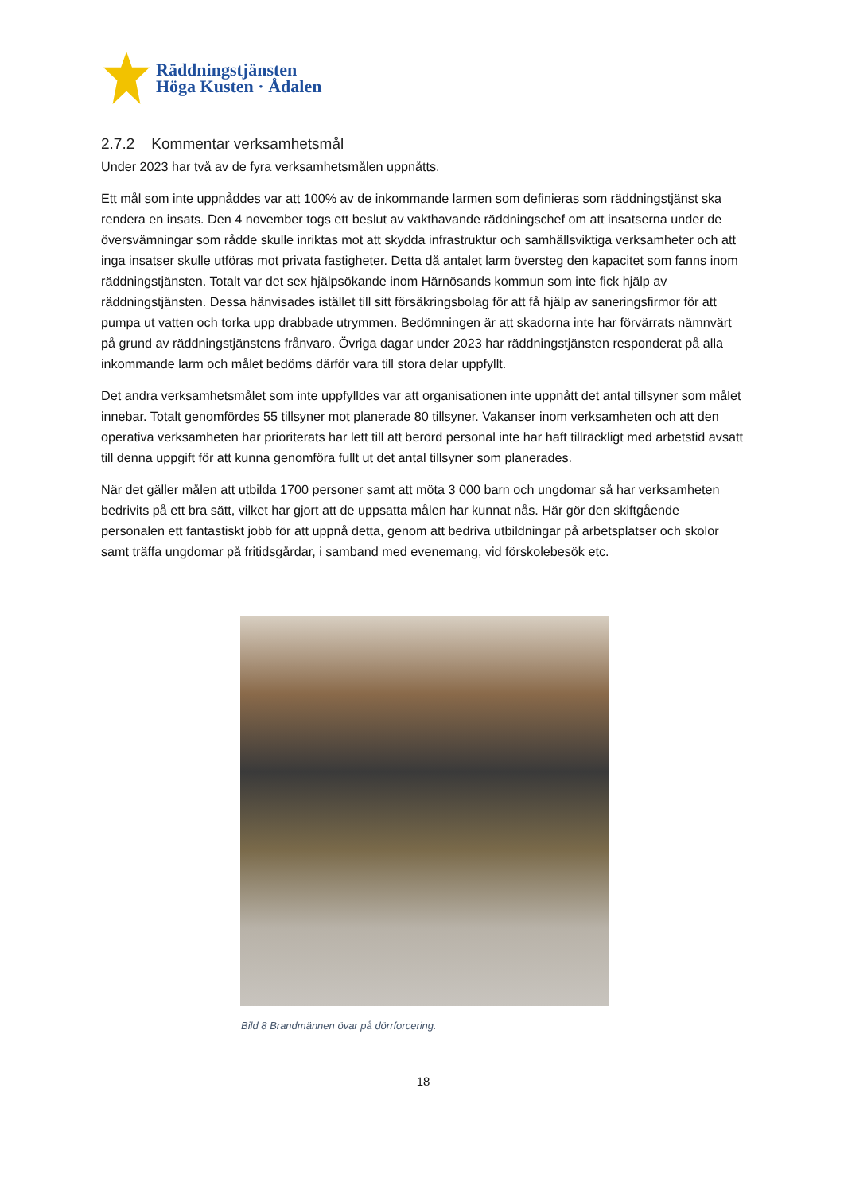Räddningstjänsten
Höga Kusten · Ådalen
2.7.2 Kommentar verksamhetsmål
Under 2023 har två av de fyra verksamhetsmålen uppnåtts.
Ett mål som inte uppnåddes var att 100% av de inkommande larmen som definieras som räddningstjänst ska rendera en insats. Den 4 november togs ett beslut av vakthavande räddningschef om att insatserna under de översvämningar som rådde skulle inriktas mot att skydda infrastruktur och samhällsviktiga verksamheter och att inga insatser skulle utföras mot privata fastigheter. Detta då antalet larm översteg den kapacitet som fanns inom räddningstjänsten. Totalt var det sex hjälpsökande inom Härnösands kommun som inte fick hjälp av räddningstjänsten. Dessa hänvisades istället till sitt försäkringsbolag för att få hjälp av saneringsfirmor för att pumpa ut vatten och torka upp drabbade utrymmen. Bedömningen är att skadorna inte har förvärrats nämnvärt på grund av räddningstjänstens frånvaro. Övriga dagar under 2023 har räddningstjänsten responderat på alla inkommande larm och målet bedöms därför vara till stora delar uppfyllt.
Det andra verksamhetsmålet som inte uppfylldes var att organisationen inte uppnått det antal tillsyner som målet innebar. Totalt genomfördes 55 tillsyner mot planerade 80 tillsyner. Vakanser inom verksamheten och att den operativa verksamheten har prioriterats har lett till att berörd personal inte har haft tillräckligt med arbetstid avsatt till denna uppgift för att kunna genomföra fullt ut det antal tillsyner som planerades.
När det gäller målen att utbilda 1700 personer samt att möta 3 000 barn och ungdomar så har verksamheten bedrivits på ett bra sätt, vilket har gjort att de uppsatta målen har kunnat nås. Här gör den skiftgående personalen ett fantastiskt jobb för att uppnå detta, genom att bedriva utbildningar på arbetsplatser och skolor samt träffa ungdomar på fritidsgårdar, i samband med evenemang, vid förskolebesök etc.
Bild 8 Brandmännen övar på dörrforcering.
18